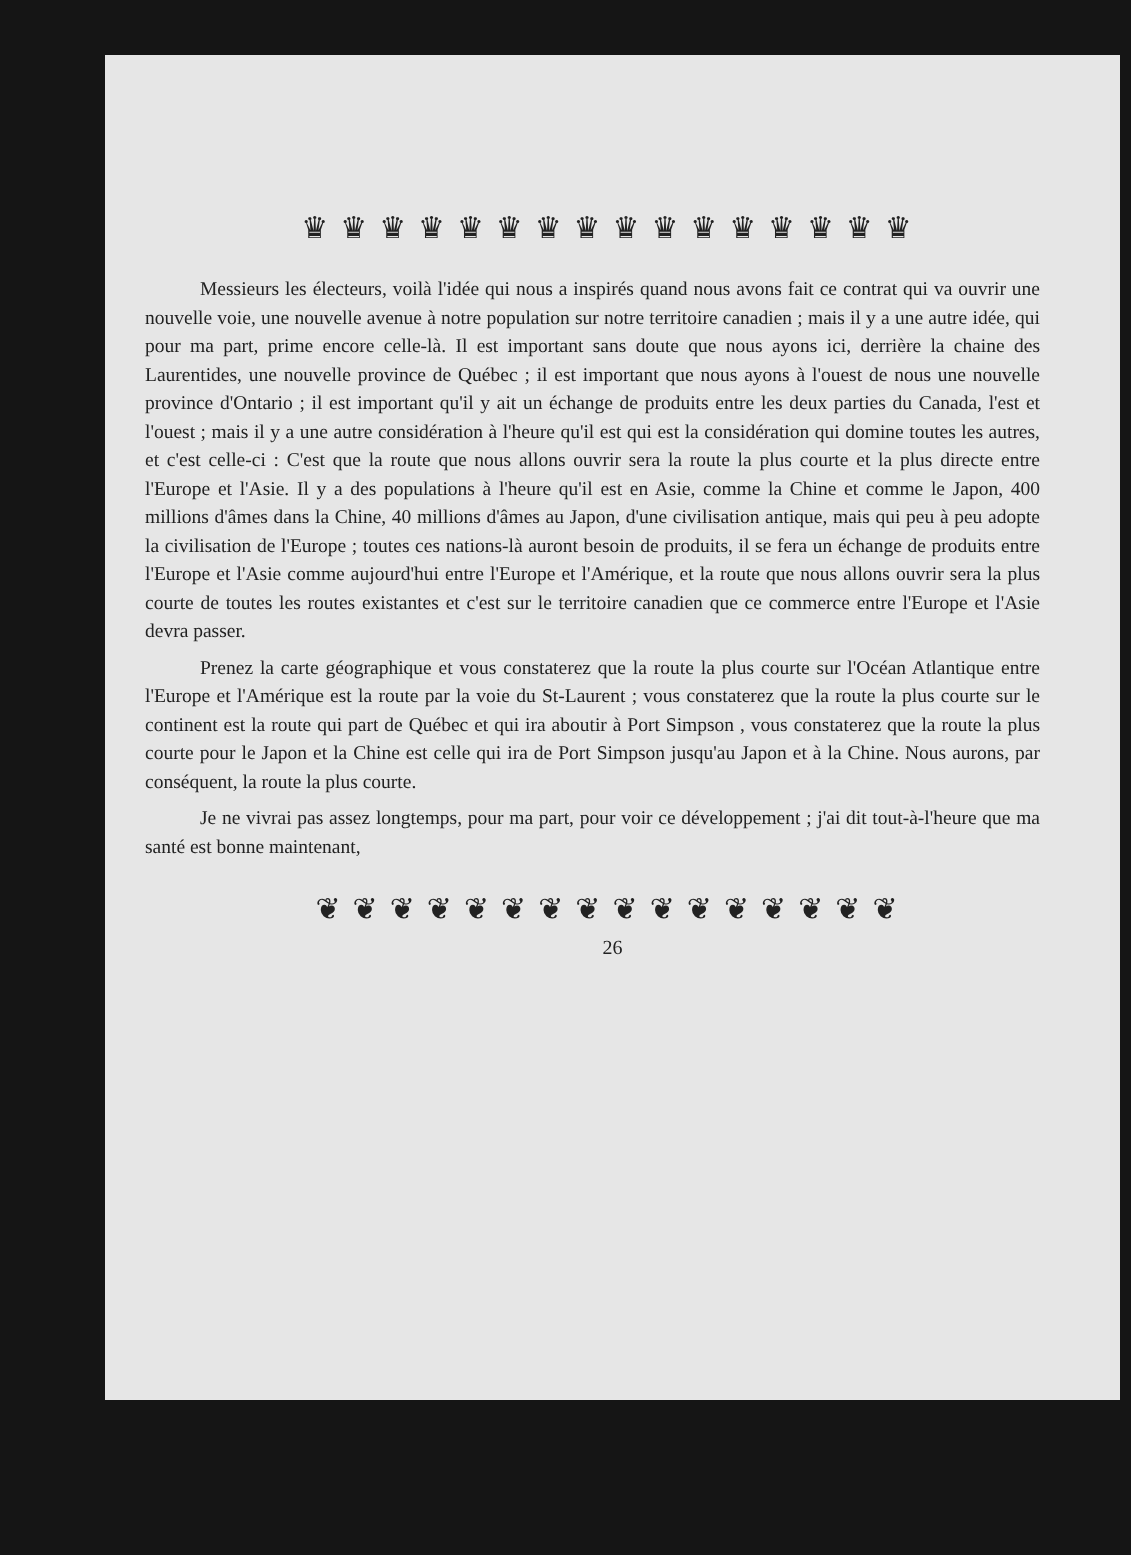♛♛♛♛♛♛♛♛♛♛♛♛♛♛♛♛
Messieurs les électeurs, voilà l'idée qui nous a inspirés quand nous avons fait ce contrat qui va ouvrir une nouvelle voie, une nouvelle avenue à notre population sur notre territoire canadien ; mais il y a une autre idée, qui pour ma part, prime encore celle-là. Il est important sans doute que nous ayons ici, derrière la chaine des Laurentides, une nouvelle province de Québec ; il est important que nous ayons à l'ouest de nous une nouvelle province d'Ontario ; il est important qu'il y ait un échange de produits entre les deux parties du Canada, l'est et l'ouest ; mais il y a une autre considération à l'heure qu'il est qui est la considération qui domine toutes les autres, et c'est celle-ci : C'est que la route que nous allons ouvrir sera la route la plus courte et la plus directe entre l'Europe et l'Asie. Il y a des populations à l'heure qu'il est en Asie, comme la Chine et comme le Japon, 400 millions d'âmes dans la Chine, 40 millions d'âmes au Japon, d'une civilisation antique, mais qui peu à peu adopte la civilisation de l'Europe ; toutes ces nations-là auront besoin de produits, il se fera un échange de produits entre l'Europe et l'Asie comme aujourd'hui entre l'Europe et l'Amérique, et la route que nous allons ouvrir sera la plus courte de toutes les routes existantes et c'est sur le territoire canadien que ce commerce entre l'Europe et l'Asie devra passer.
Prenez la carte géographique et vous constaterez que la route la plus courte sur l'Océan Atlantique entre l'Europe et l'Amérique est la route par la voie du St-Laurent ; vous constaterez que la route la plus courte sur le continent est la route qui part de Québec et qui ira aboutir à Port Simpson , vous constaterez que la route la plus courte pour le Japon et la Chine est celle qui ira de Port Simpson jusqu'au Japon et à la Chine. Nous aurons, par conséquent, la route la plus courte.
Je ne vivrai pas assez longtemps, pour ma part, pour voir ce développement ; j'ai dit tout-à-l'heure que ma santé est bonne maintenant,
❦❦❦❦❦❦❦❦❦❦❦❦❦❦❦❦
26